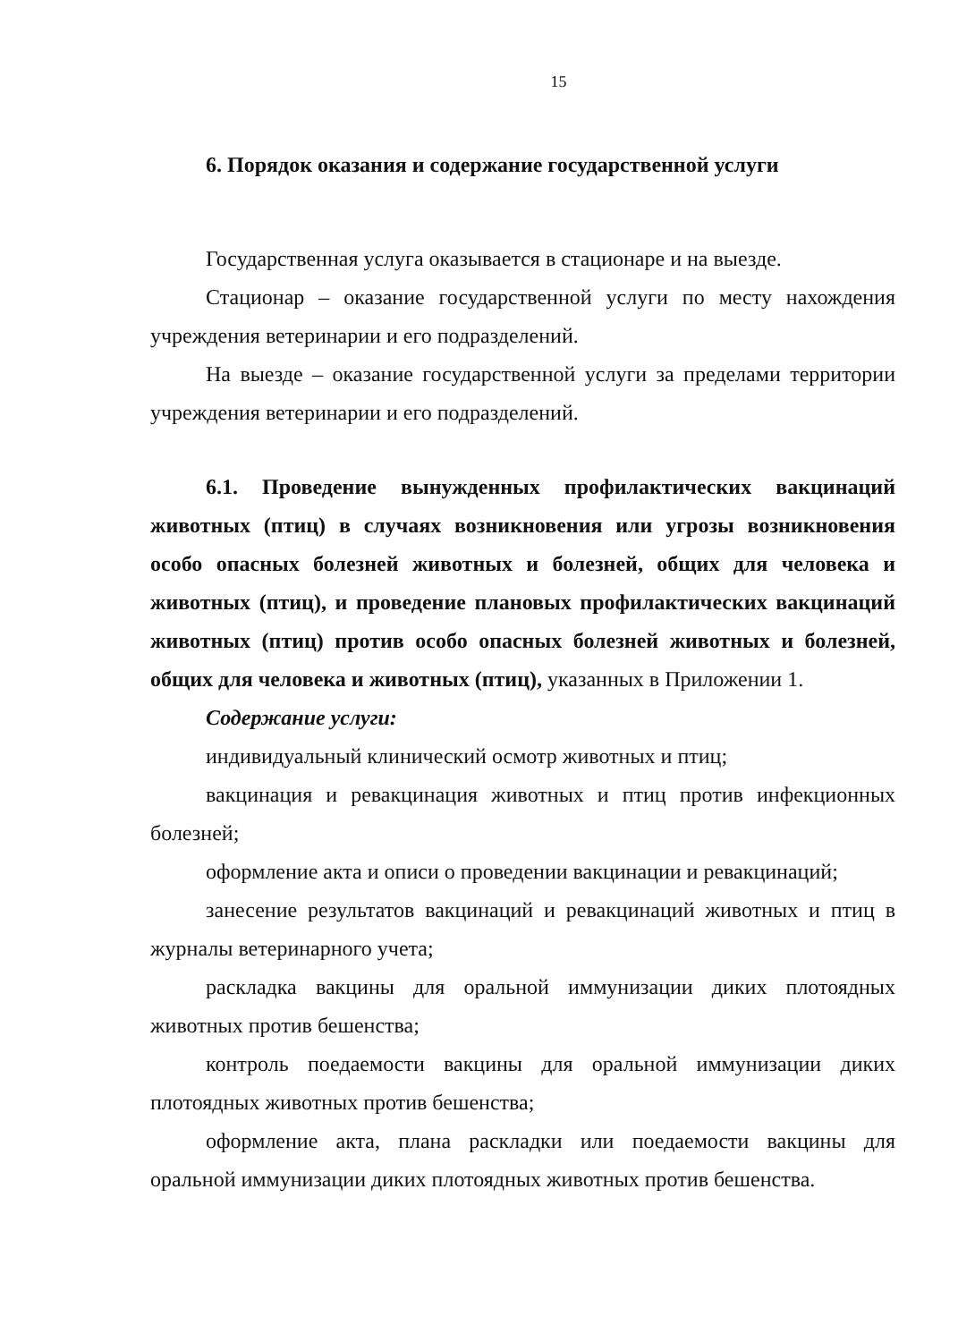15
6. Порядок оказания и содержание государственной услуги
Государственная услуга оказывается в стационаре и на выезде.
Стационар – оказание государственной услуги по месту нахождения учреждения ветеринарии и его подразделений.
На выезде – оказание государственной услуги за пределами территории учреждения ветеринарии и его подразделений.
6.1. Проведение вынужденных профилактических вакцинаций животных (птиц) в случаях возникновения или угрозы возникновения особо опасных болезней животных и болезней, общих для человека и животных (птиц), и проведение плановых профилактических вакцинаций животных (птиц) против особо опасных болезней животных и болезней, общих для человека и животных (птиц), указанных в Приложении 1.
Содержание услуги:
индивидуальный клинический осмотр животных и птиц;
вакцинация и ревакцинация животных и птиц против инфекционных болезней;
оформление акта и описи о проведении вакцинации и ревакцинаций;
занесение результатов вакцинаций и ревакцинаций животных и птиц в журналы ветеринарного учета;
раскладка вакцины для оральной иммунизации диких плотоядных животных против бешенства;
контроль поедаемости вакцины для оральной иммунизации диких плотоядных животных против бешенства;
оформление акта, плана раскладки или поедаемости вакцины для оральной иммунизации диких плотоядных животных против бешенства.